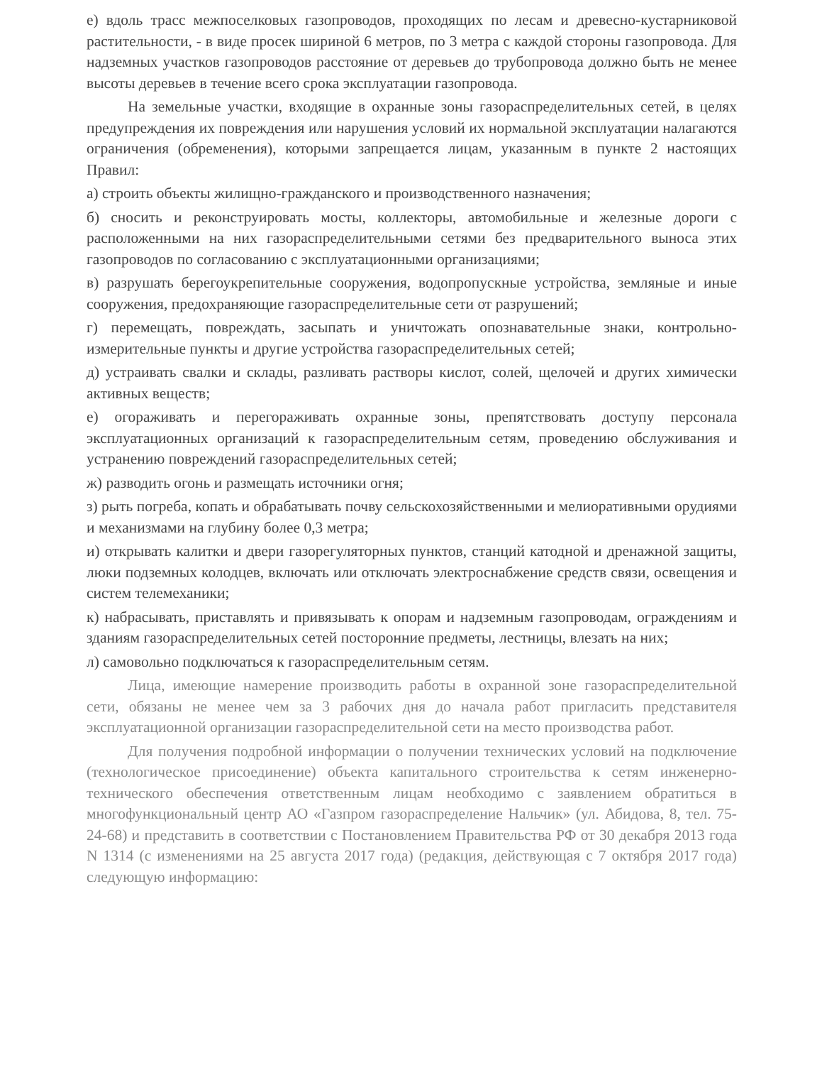е) вдоль трасс межпоселковых газопроводов, проходящих по лесам и древесно-кустарниковой растительности, - в виде просек шириной 6 метров, по 3 метра с каждой стороны газопровода. Для надземных участков газопроводов расстояние от деревьев до трубопровода должно быть не менее высоты деревьев в течение всего срока эксплуатации газопровода.
На земельные участки, входящие в охранные зоны газораспределительных сетей, в целях предупреждения их повреждения или нарушения условий их нормальной эксплуатации налагаются ограничения (обременения), которыми запрещается лицам, указанным в пункте 2 настоящих Правил:
а) строить объекты жилищно-гражданского и производственного назначения;
б) сносить и реконструировать мосты, коллекторы, автомобильные и железные дороги с расположенными на них газораспределительными сетями без предварительного выноса этих газопроводов по согласованию с эксплуатационными организациями;
в) разрушать берегоукрепительные сооружения, водопропускные устройства, земляные и иные сооружения, предохраняющие газораспределительные сети от разрушений;
г) перемещать, повреждать, засыпать и уничтожать опознавательные знаки, контрольно-измерительные пункты и другие устройства газораспределительных сетей;
д) устраивать свалки и склады, разливать растворы кислот, солей, щелочей и других химически активных веществ;
е) огораживать и перегораживать охранные зоны, препятствовать доступу персонала эксплуатационных организаций к газораспределительным сетям, проведению обслуживания и устранению повреждений газораспределительных сетей;
ж) разводить огонь и размещать источники огня;
з) рыть погреба, копать и обрабатывать почву сельскохозяйственными и мелиоративными орудиями и механизмами на глубину более 0,3 метра;
и) открывать калитки и двери газорегуляторных пунктов, станций катодной и дренажной защиты, люки подземных колодцев, включать или отключать электроснабжение средств связи, освещения и систем телемеханики;
к) набрасывать, приставлять и привязывать к опорам и надземным газопроводам, ограждениям и зданиям газораспределительных сетей посторонние предметы, лестницы, влезать на них;
л) самовольно подключаться к газораспределительным сетям.
Лица, имеющие намерение производить работы в охранной зоне газораспределительной сети, обязаны не менее чем за 3 рабочих дня до начала работ пригласить представителя эксплуатационной организации газораспределительной сети на место производства работ.
Для получения подробной информации о получении технических условий на подключение (технологическое присоединение) объекта капитального строительства к сетям инженерно-технического обеспечения ответственным лицам необходимо с заявлением обратиться в многофункциональный центр АО «Газпром газораспределение Нальчик» (ул. Абидова, 8, тел. 75-24-68) и представить в соответствии с Постановлением Правительства РФ от 30 декабря 2013 года N 1314 (с изменениями на 25 августа 2017 года) (редакция, действующая с 7 октября 2017 года) следующую информацию: